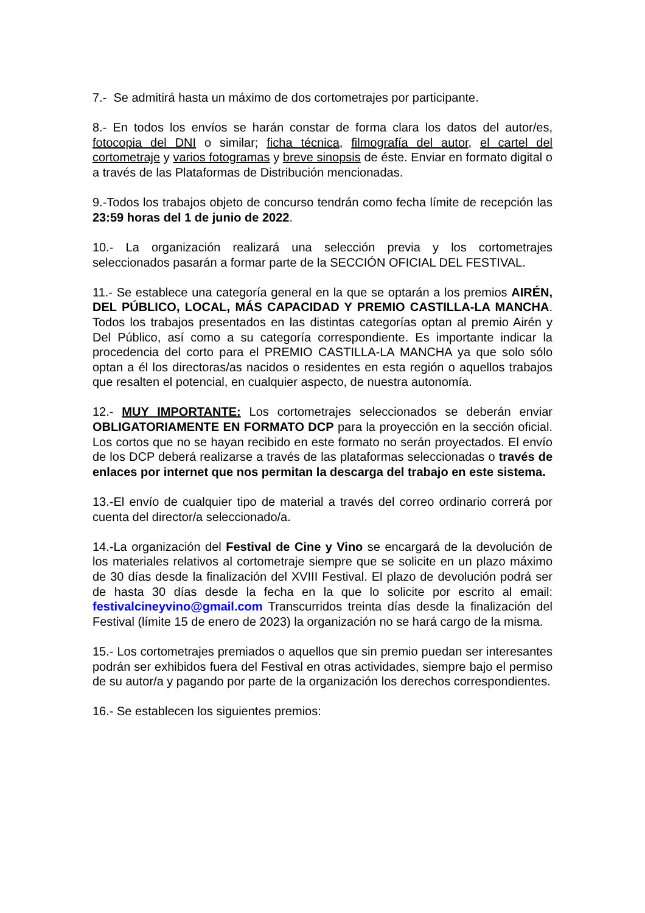7.- Se admitirá hasta un máximo de dos cortometrajes por participante.
8.- En todos los envíos se harán constar de forma clara los datos del autor/es, fotocopia del DNI o similar; ficha técnica, filmografía del autor, el cartel del cortometraje y varios fotogramas y breve sinopsis de éste. Enviar en formato digital o a través de las Plataformas de Distribución mencionadas.
9.-Todos los trabajos objeto de concurso tendrán como fecha límite de recepción las 23:59 horas del 1 de junio de 2022.
10.- La organización realizará una selección previa y los cortometrajes seleccionados pasarán a formar parte de la SECCIÓN OFICIAL DEL FESTIVAL.
11.- Se establece una categoría general en la que se optarán a los premios AIRÉN, DEL PÚBLICO, LOCAL, MÁS CAPACIDAD Y PREMIO CASTILLA-LA MANCHA. Todos los trabajos presentados en las distintas categorías optan al premio Airén y Del Público, así como a su categoría correspondiente. Es importante indicar la procedencia del corto para el PREMIO CASTILLA-LA MANCHA ya que solo sólo optan a él los directoras/as nacidos o residentes en esta región o aquellos trabajos que resalten el potencial, en cualquier aspecto, de nuestra autonomía.
12.- MUY IMPORTANTE: Los cortometrajes seleccionados se deberán enviar OBLIGATORIAMENTE EN FORMATO DCP para la proyección en la sección oficial. Los cortos que no se hayan recibido en este formato no serán proyectados. El envío de los DCP deberá realizarse a través de las plataformas seleccionadas o través de enlaces por internet que nos permitan la descarga del trabajo en este sistema.
13.-El envío de cualquier tipo de material a través del correo ordinario correrá por cuenta del director/a seleccionado/a.
14.-La organización del Festival de Cine y Vino se encargará de la devolución de los materiales relativos al cortometraje siempre que se solicite en un plazo máximo de 30 días desde la finalización del XVIII Festival. El plazo de devolución podrá ser de hasta 30 días desde la fecha en la que lo solicite por escrito al email: festivalcineyvino@gmail.com Transcurridos treinta días desde la finalización del Festival (límite 15 de enero de 2023) la organización no se hará cargo de la misma.
15.- Los cortometrajes premiados o aquellos que sin premio puedan ser interesantes podrán ser exhibidos fuera del Festival en otras actividades, siempre bajo el permiso de su autor/a y pagando por parte de la organización los derechos correspondientes.
16.- Se establecen los siguientes premios: